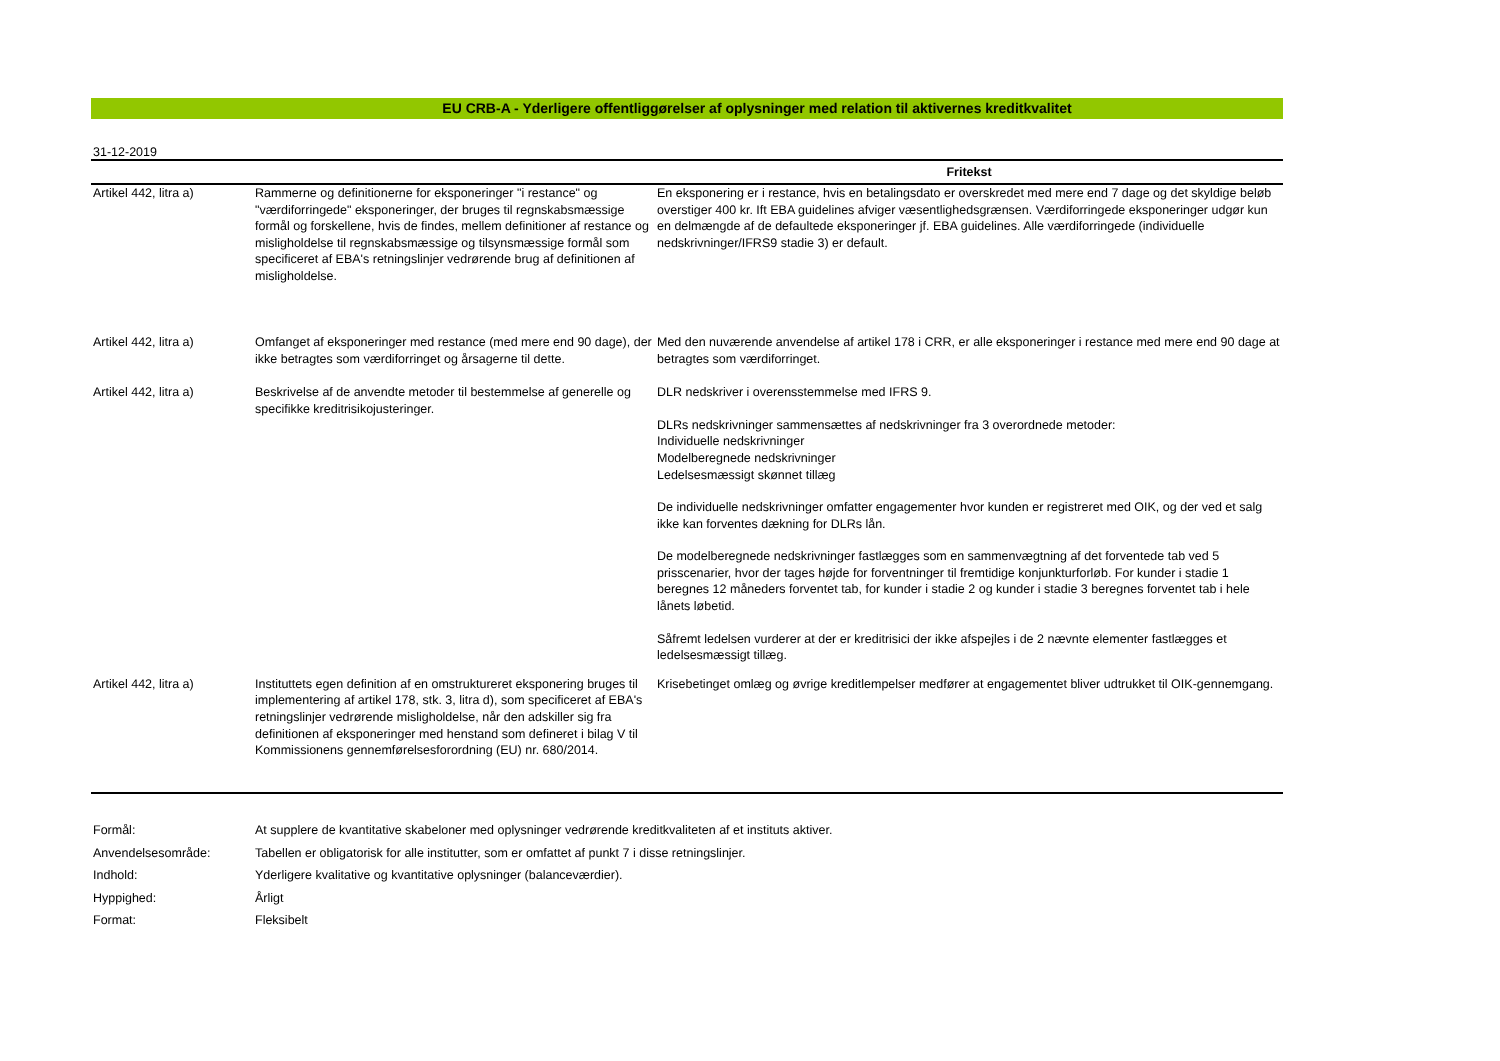EU CRB-A - Yderligere offentliggørelser af oplysninger med relation til aktivernes kreditkvalitet
31-12-2019
| | | Fritekst |
| --- | --- | --- |
| Artikel 442, litra a) | Rammerne og definitionerne for eksponeringer "i restance" og "værdiforringede" eksponeringer, der bruges til regnskabsmæssige formål og forskellene, hvis de findes, mellem definitioner af restance og misligholdelse til regnskabsmæssige og tilsynsmæssige formål som specificeret af EBA's retningslinjer vedrørende brug af definitionen af misligholdelse. | En eksponering er i restance, hvis en betalingsdato er overskredet med mere end 7 dage og det skyldige beløb overstiger 400 kr. Ift EBA guidelines afviger væsentlighedsgrænsen. Værdiforringede eksponeringer udgør kun en delmængde af de defaultede eksponeringer jf. EBA guidelines. Alle værdiforringede (individuelle nedskrivninger/IFRS9 stadie 3) er default. |
| Artikel 442, litra a) | Omfanget af eksponeringer med restance (med mere end 90 dage), der ikke betragtes som værdiforringet og årsagerne til dette. | Med den nuværende anvendelse af artikel 178 i CRR, er alle eksponeringer i restance med mere end 90 dage at betragtes som værdiforringet. |
| Artikel 442, litra a) | Beskrivelse af de anvendte metoder til bestemmelse af generelle og specifikke kreditrisikojusteringer. | DLR nedskriver i overensstemmelse med IFRS 9. DLRs nedskrivninger sammensættes af nedskrivninger fra 3 overordnede metoder: Individuelle nedskrivninger Modelberegnede nedskrivninger Ledelsesmæssigt skønnet tillæg De individuelle nedskrivninger omfatter engagementer hvor kunden er registreret med OIK, og der ved et salg ikke kan forventes dækning for DLRs lån. De modelberegnede nedskrivninger fastlægges som en sammenvægtning af det forventede tab ved 5 prisscenarier, hvor der tages højde for forventninger til fremtidige konjunkturforløb. For kunder i stadie 1 beregnes 12 måneders forventet tab, for kunder i stadie 2 og kunder i stadie 3 beregnes forventet tab i hele lånets løbetid. Såfremt ledelsen vurderer at der er kreditrisici der ikke afspejles i de 2 nævnte elementer fastlægges et ledelsesmæssigt tillæg. |
| Artikel 442, litra a) | Instituttets egen definition af en omstruktureret eksponering bruges til implementering af artikel 178, stk. 3, litra d), som specificeret af EBA's retningslinjer vedrørende misligholdelse, når den adskiller sig fra definitionen af eksponeringer med henstand som defineret i bilag V til Kommissionens gennemførelsesforordning (EU) nr. 680/2014. | Krisebetinget omlæg og øvrige kreditlempelser medfører at engagementet bliver udtrukket til OIK-gennemgang. |
| Formål: | At supplere de kvantitative skabeloner med oplysninger vedrørende kreditkvaliteten af et instituts aktiver. |
| Anvendelsesområde: | Tabellen er obligatorisk for alle institutter, som er omfattet af punkt 7 i disse retningslinjer. |
| Indhold: | Yderligere kvalitative og kvantitative oplysninger (balanceværdier). |
| Hyppighed: | Årligt |
| Format: | Fleksibelt |